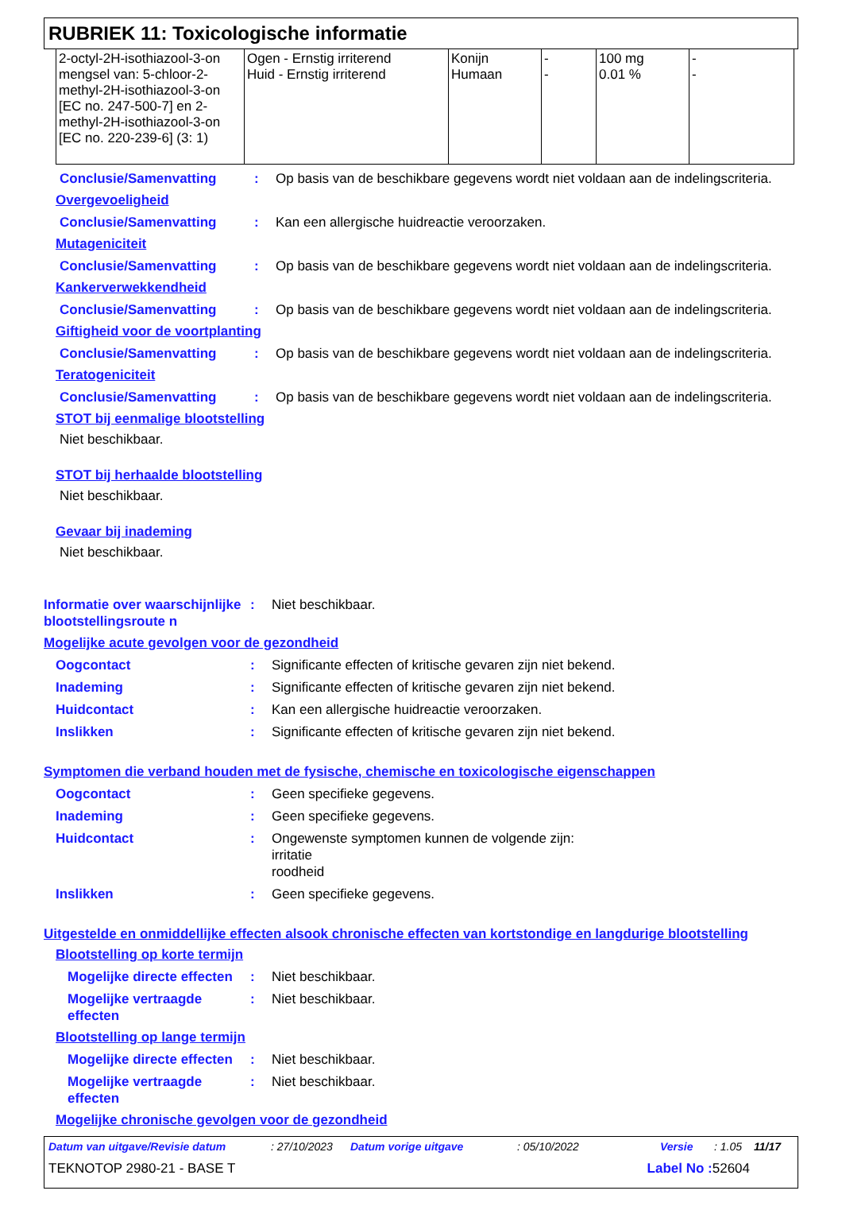RUBRIEK 11: Toxicologische informatie
| 2-octyl-2H-isothiazool-3-on mengsel van: 5-chloor-2-methyl-2H-isothiazool-3-on [EC no. 247-500-7] en 2-methyl-2H-isothiazool-3-on [EC no. 220-239-6] (3: 1) | Ogen - Ernstig irriterend Huid - Ernstig irriterend | Konijn Humaan | - - | 100 mg 0.01 % | - - |
Conclusie/Samenvatting : Op basis van de beschikbare gegevens wordt niet voldaan aan de indelingscriteria.
Overgevoeligheid
Conclusie/Samenvatting : Kan een allergische huidreactie veroorzaken.
Mutageniciteit
Conclusie/Samenvatting : Op basis van de beschikbare gegevens wordt niet voldaan aan de indelingscriteria.
Kankerverwekkendheid
Conclusie/Samenvatting : Op basis van de beschikbare gegevens wordt niet voldaan aan de indelingscriteria.
Giftigheid voor de voortplanting
Conclusie/Samenvatting : Op basis van de beschikbare gegevens wordt niet voldaan aan de indelingscriteria.
Teratogeniciteit
Conclusie/Samenvatting : Op basis van de beschikbare gegevens wordt niet voldaan aan de indelingscriteria.
STOT bij eenmalige blootstelling
Niet beschikbaar.
STOT bij herhaalde blootstelling
Niet beschikbaar.
Gevaar bij inademing
Niet beschikbaar.
Informatie over waarschijnlijke blootstellingsroute n
: Niet beschikbaar.
Mogelijke acute gevolgen voor de gezondheid
Oogcontact : Significante effecten of kritische gevaren zijn niet bekend.
Inademing : Significante effecten of kritische gevaren zijn niet bekend.
Huidcontact : Kan een allergische huidreactie veroorzaken.
Inslikken : Significante effecten of kritische gevaren zijn niet bekend.
Symptomen die verband houden met de fysische, chemische en toxicologische eigenschappen
Oogcontact : Geen specifieke gegevens.
Inademing : Geen specifieke gegevens.
Huidcontact : Ongewenste symptomen kunnen de volgende zijn:
irritatie
roodheid
Inslikken : Geen specifieke gegevens.
Uitgestelde en onmiddellijke effecten alsook chronische effecten van kortstondige en langdurige blootstelling
Blootstelling op korte termijn
Mogelijke directe effecten
: Niet beschikbaar.
Mogelijke vertraagde effecten
: Niet beschikbaar.
Blootstelling op lange termijn
Mogelijke directe effecten
: Niet beschikbaar.
Mogelijke vertraagde effecten
: Niet beschikbaar.
Mogelijke chronische gevolgen voor de gezondheid
Datum van uitgave/Revisie datum: 27/10/2023 Datum vorige uitgave: 05/10/2022 Versie: 1.05 11/17
TEKNOTOP 2980-21 - BASE T Label No : 52604